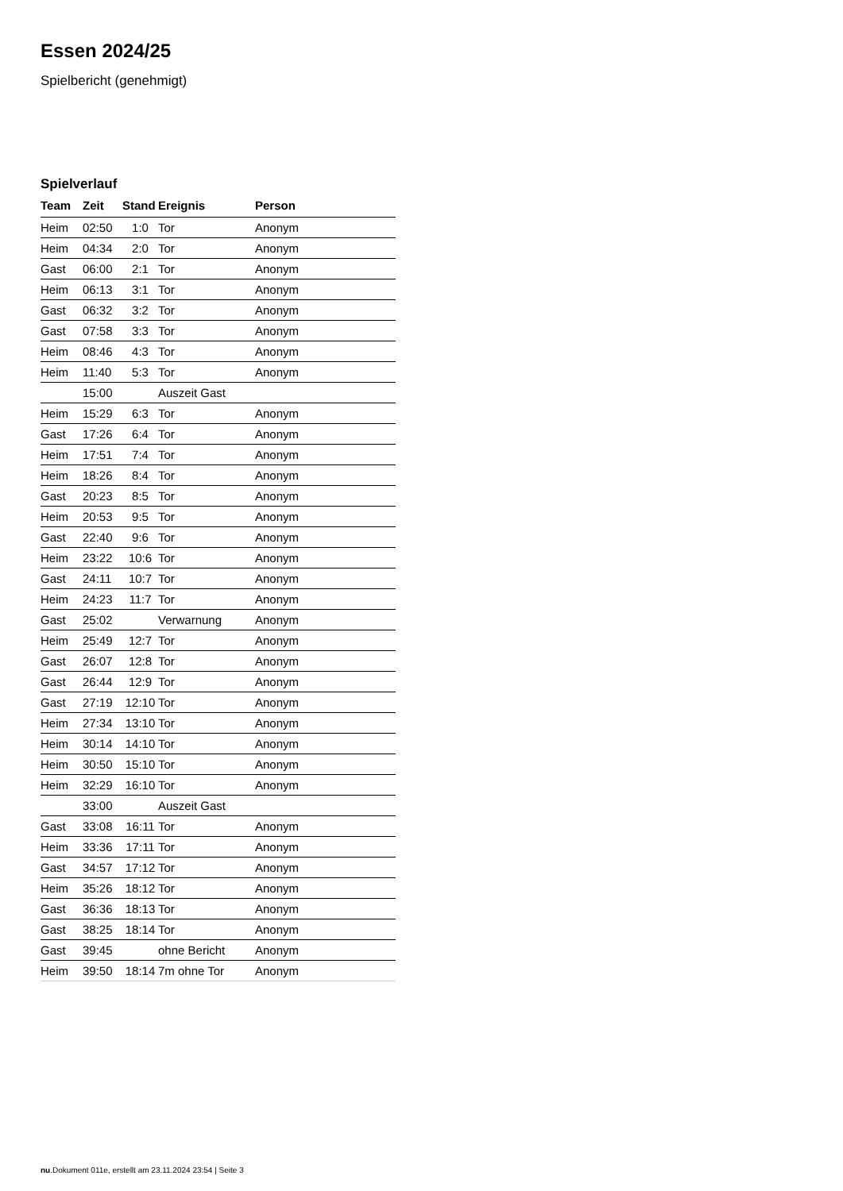Essen 2024/25
Spielbericht (genehmigt)
Spielverlauf
| Team | Zeit | Stand | Ereignis | Person |
| --- | --- | --- | --- | --- |
| Heim | 02:50 | 1:0 | Tor | Anonym |
| Heim | 04:34 | 2:0 | Tor | Anonym |
| Gast | 06:00 | 2:1 | Tor | Anonym |
| Heim | 06:13 | 3:1 | Tor | Anonym |
| Gast | 06:32 | 3:2 | Tor | Anonym |
| Gast | 07:58 | 3:3 | Tor | Anonym |
| Heim | 08:46 | 4:3 | Tor | Anonym |
| Heim | 11:40 | 5:3 | Tor | Anonym |
| | 15:00 | | Auszeit Gast | |
| Heim | 15:29 | 6:3 | Tor | Anonym |
| Gast | 17:26 | 6:4 | Tor | Anonym |
| Heim | 17:51 | 7:4 | Tor | Anonym |
| Heim | 18:26 | 8:4 | Tor | Anonym |
| Gast | 20:23 | 8:5 | Tor | Anonym |
| Heim | 20:53 | 9:5 | Tor | Anonym |
| Gast | 22:40 | 9:6 | Tor | Anonym |
| Heim | 23:22 | 10:6 | Tor | Anonym |
| Gast | 24:11 | 10:7 | Tor | Anonym |
| Heim | 24:23 | 11:7 | Tor | Anonym |
| Gast | 25:02 | | Verwarnung | Anonym |
| Heim | 25:49 | 12:7 | Tor | Anonym |
| Gast | 26:07 | 12:8 | Tor | Anonym |
| Gast | 26:44 | 12:9 | Tor | Anonym |
| Gast | 27:19 | 12:10 | Tor | Anonym |
| Heim | 27:34 | 13:10 | Tor | Anonym |
| Heim | 30:14 | 14:10 | Tor | Anonym |
| Heim | 30:50 | 15:10 | Tor | Anonym |
| Heim | 32:29 | 16:10 | Tor | Anonym |
| | 33:00 | | Auszeit Gast | |
| Gast | 33:08 | 16:11 | Tor | Anonym |
| Heim | 33:36 | 17:11 | Tor | Anonym |
| Gast | 34:57 | 17:12 | Tor | Anonym |
| Heim | 35:26 | 18:12 | Tor | Anonym |
| Gast | 36:36 | 18:13 | Tor | Anonym |
| Gast | 38:25 | 18:14 | Tor | Anonym |
| Gast | 39:45 | | ohne Bericht | Anonym |
| Heim | 39:50 | 18:14 | 7m ohne Tor | Anonym |
nu.Dokument 011e, erstellt am 23.11.2024 23:54 | Seite 3